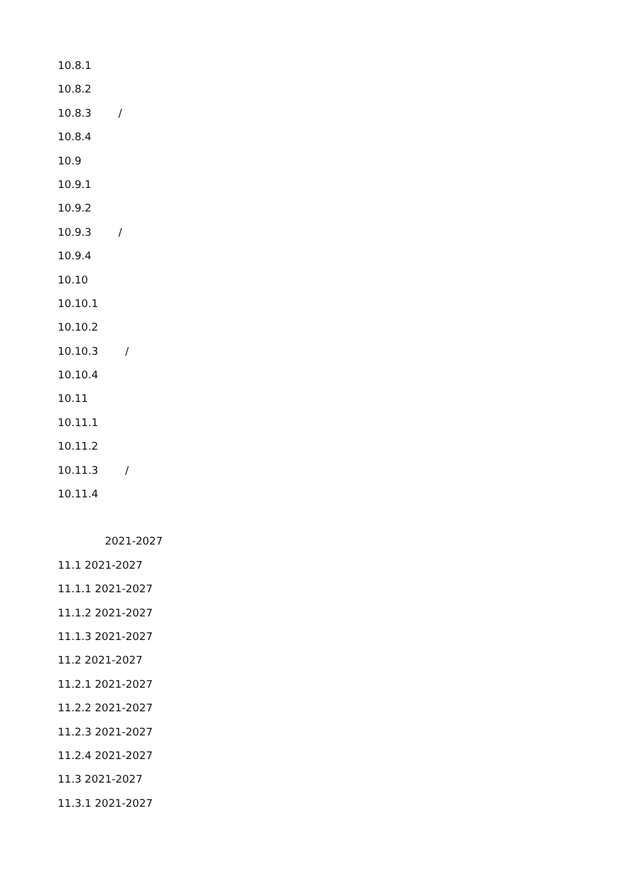10.8.1
10.8.2
10.8.3 /
10.8.4
10.9
10.9.1
10.9.2
10.9.3 /
10.9.4
10.10
10.10.1
10.10.2
10.10.3 /
10.10.4
10.11
10.11.1
10.11.2
10.11.3 /
10.11.4
2021-2027
11.1 2021-2027
11.1.1 2021-2027
11.1.2 2021-2027
11.1.3 2021-2027
11.2 2021-2027
11.2.1 2021-2027
11.2.2 2021-2027
11.2.3 2021-2027
11.2.4 2021-2027
11.3 2021-2027
11.3.1 2021-2027